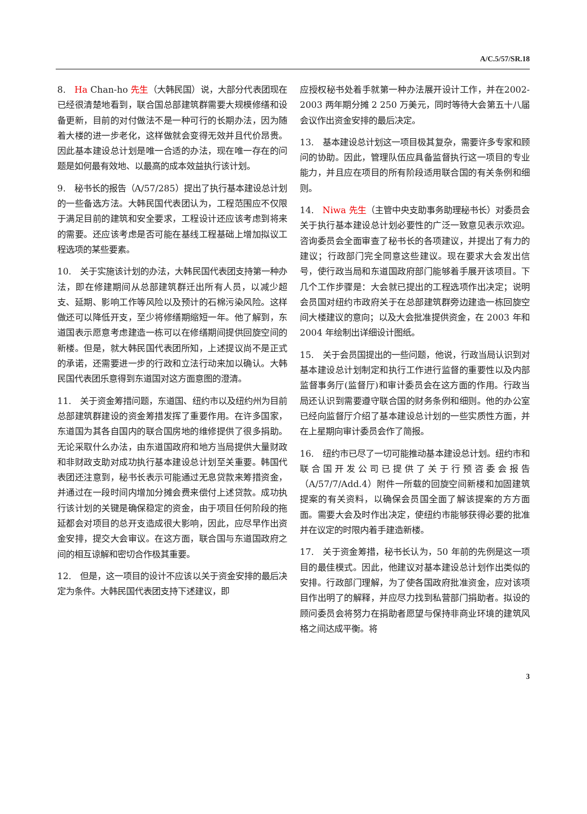A/C.5/57/SR.18
8.　Ha Chan-ho 先生（大韩民国）说，大部分代表团现在已经很清楚地看到，联合国总部建筑群需要大规模修缮和设备更新，目前的对付做法不是一种可行的长期办法，因为随着大楼的进一步老化，这样做就会变得无效并且代价昂贵。因此基本建设总计划是唯一合适的办法，现在唯一存在的问题是如何最有效地、以最高的成本效益执行该计划。
9.　秘书长的报告（A/57/285）提出了执行基本建设总计划的一些备选方法。大韩民国代表团认为，工程范围应不仅限于满足目前的建筑和安全要求，工程设计还应该考虑到将来的需要。还应该考虑是否可能在基线工程基础上增加拟议工程选项的某些要素。
10.　关于实施该计划的办法，大韩民国代表团支持第一种办法，即在修建期间从总部建筑群迁出所有人员，以减少超支、延期、影响工作等风险以及预计的石棉污染风险。这样做还可以降低开支，至少将修缮期缩短一年。他了解到，东道国表示愿意考虑建造一栋可以在修缮期间提供回旋空间的新楼。但是，就大韩民国代表团所知，上述提议尚不是正式的承诺，还需要进一步的行政和立法行动来加以确认。大韩民国代表团乐意得到东道国对这方面意图的澄清。
11.　关于资金筹措问题，东道国、纽约市以及纽约州为目前总部建筑群建设的资金筹措发挥了重要作用。在许多国家，东道国为其各自国内的联合国房地的维修提供了很多捐助。无论采取什么办法，由东道国政府和地方当局提供大量财政和非财政支助对成功执行基本建设总计划至关重要。韩国代表团还注意到，秘书长表示可能通过无息贷款来筹措资金，并通过在一段时间内增加分摊会费来偿付上述贷款。成功执行该计划的关键是确保稳定的资金，由于项目任何阶段的拖延都会对项目的总开支造成很大影响，因此，应尽早作出资金安排，提交大会审议。在这方面，联合国与东道国政府之间的相互谅解和密切合作极其重要。
12.　但是，这一项目的设计不应该以关于资金安排的最后决定为条件。大韩民国代表团支持下述建议，即
应授权秘书处着手就第一种办法展开设计工作，并在2002-2003 两年期分摊 2 250 万美元，同时等待大会第五十八届会议作出资金安排的最后决定。
13.　基本建设总计划这一项目极其复杂，需要许多专家和顾问的协助。因此，管理队伍应具备监督执行这一项目的专业能力，并且应在项目的所有阶段适用联合国的有关条例和细则。
14.　Niwa 先生（主管中央支助事务助理秘书长）对委员会关于执行基本建设总计划必要性的广泛一致意见表示欢迎。咨询委员会全面审查了秘书长的各项建议，并提出了有力的建议；行政部门完全同意这些建议。现在要求大会发出信号，使行政当局和东道国政府部门能够着手展开该项目。下几个工作步骤是：大会就已提出的工程选项作出决定；说明会员国对纽约市政府关于在总部建筑群旁边建造一栋回旋空间大楼建议的意向；以及大会批准提供资金，在 2003 年和 2004 年绘制出详细设计图纸。
15.　关于会员国提出的一些问题，他说，行政当局认识到对基本建设总计划制定和执行工作进行监督的重要性以及内部监督事务厅(监督厅)和审计委员会在这方面的作用。行政当局还认识到需要遵守联合国的财务条例和细则。他的办公室已经向监督厅介绍了基本建设总计划的一些实质性方面，并在上星期向审计委员会作了简报。
16.　纽约市已尽了一切可能推动基本建设总计划。纽约市和联合国开发公司已提供了关于行预咨委会报告（A/57/7/Add.4）附件一所载的回旋空间新楼和加固建筑提案的有关资料，以确保会员国全面了解该提案的方方面面。需要大会及时作出决定，使纽约市能够获得必要的批准并在议定的时限内着手建造新楼。
17.　关于资金筹措，秘书长认为，50 年前的先例是这一项目的最佳模式。因此，他建议对基本建设总计划作出类似的安排。行政部门理解，为了使各国政府批准资金，应对该项目作出明了的解释，并应尽力找到私营部门捐助者。拟设的顾问委员会将努力在捐助者愿望与保持非商业环境的建筑风格之间达成平衡。将
3